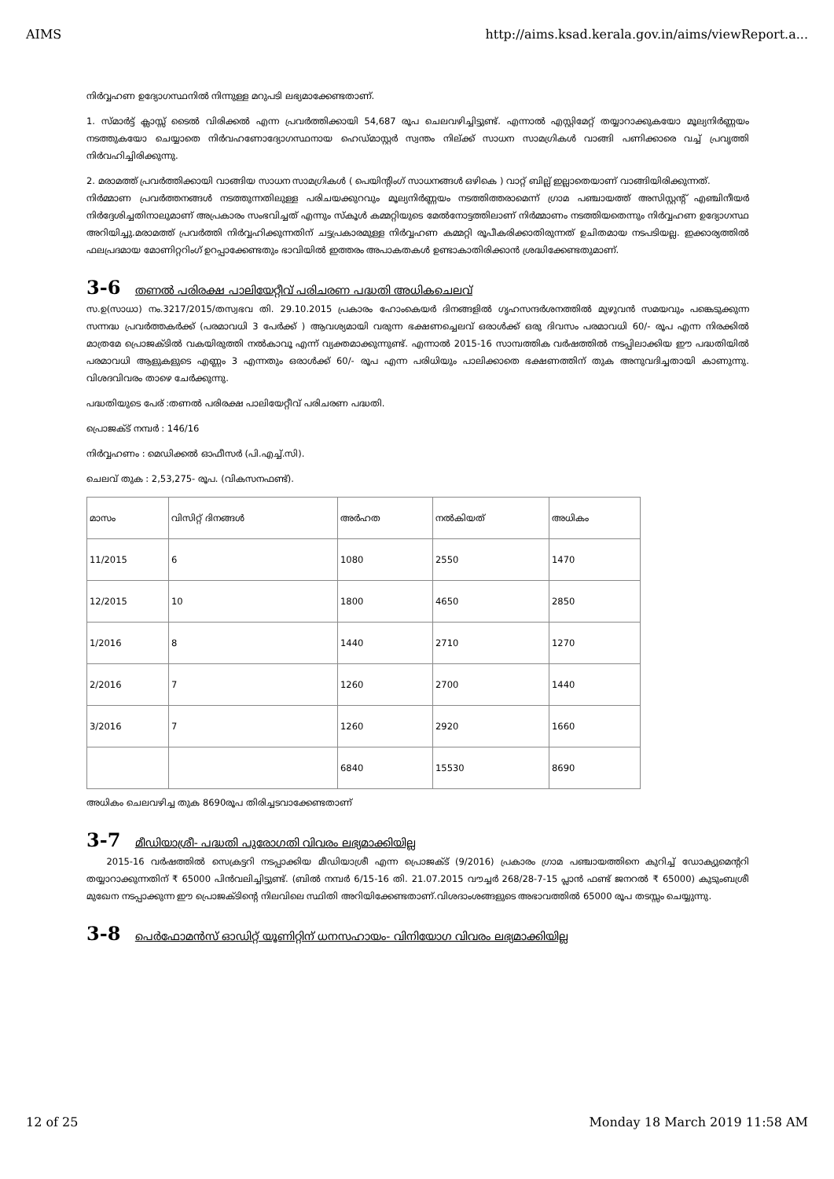AIMS http://aims.ksad.kerala.gov.in/aims/viewReport.a...
നിർവ്വഹണ ഉദ്യോഗസ്ഥനിൽ നിന്നുള്ള മറുപടി ലഭ്യമാക്കേണ്ടതാണ്.
1. സ്മാർട്ട് ക്ലാസ്സ് ടൈൽ വിരിക്കൽ എന്ന പ്രവർത്തിക്കായി 54,687 രൂപ ചെലവഴിച്ചിട്ടുണ്ട്. എന്നാൽ എസ്റ്റിമേറ്റ് തയ്യാറാക്കുകയോ മൂല്യനിർണ്ണയം നടത്തുകയോ ചെയ്യാതെ നിർവഹണോദ്യോഗസ്ഥനായ ഹെഡ്മാസ്റ്റർ സ്വന്തം നില്ക്ക് സാധന സാമഗ്രികൾ വാങ്ങി പണിക്കാരെ വച്ച് പ്രവൃത്തി നിർവഹിച്ചിരിക്കുന്നു.
2. മരാമത്ത് പ്രവർത്തിക്കായി വാങ്ങിയ സാധന സാമഗ്രികൾ ( പെയിന്റിംഗ് സാധനങ്ങൾ ഒഴികെ ) വാറ്റ് ബില്ല് ഇല്ലാതെയാണ് വാങ്ങിയിരിക്കുന്നത്.
നിർമ്മാണ പ്രവർത്തനങ്ങൾ നടത്തുന്നതിലുള്ള പരിചയക്കുറവും മൂല്യനിർണ്ണയം നടത്തിത്തരാമെന്ന് ഗ്രാമ പഞ്ചായത്ത് അസിസ്റ്റന്റ് എഞ്ചിനീയർ നിർദ്ദേശിച്ചതിനാലുമാണ് അപ്രകാരം സംഭവിച്ചത് എന്നും സ്കൂൾ കമ്മറ്റിയുടെ മേൽനോട്ടത്തിലാണ് നിർമ്മാണം നടത്തിയതെന്നും നിർവ്വഹണ ഉദ്യോഗസ്ഥ അറിയിച്ചു.മരാമത്ത് പ്രവർത്തി നിർവ്വഹിക്കുന്നതിന് ചട്ടപ്രകാരമുള്ള നിർവ്വഹണ കമ്മറ്റി രൂപീകരിക്കാതിരുന്നത് ഉചിതമായ നടപടിയല്ല. ഇക്കാര്യത്തിൽ ഫലപ്രദമായ മോണിറ്ററിംഗ് ഉറപ്പാക്കേണ്ടതും ഭാവിയിൽ ഇത്തരം അപാകതകൾ ഉണ്ടാകാതിരിക്കാൻ ശ്രദ്ധിക്കേണ്ടതുമാണ്.
3-6 തണൽ പരിരക്ഷ പാലിയേറ്റീവ് പരിചരണ പദ്ധതി അധികചെലവ്
സ.ഉ(സാധാ) നം.3217/2015/തസ്വഭവ തി. 29.10.2015 പ്രകാരം ഹോംകെയർ ദിനങ്ങളിൽ ഗൃഹസന്ദർശനത്തിൽ മുഴുവൻ സമയവും പങ്കെടുക്കുന്ന സന്നദ്ധ പ്രവർത്തകർക്ക് (പരമാവധി 3 പേർക്ക് ) ആവശ്യമായി വരുന്ന ഭക്ഷണച്ചെലവ് ഒരാൾക്ക് ഒരു ദിവസം പരമാവധി 60/- രൂപ എന്ന നിരക്കിൽ മാത്രമേ പ്രൊജക്ടിൽ വകയിരുത്തി നൽകാവൂ എന്ന് വ്യക്തമാക്കുന്നുണ്ട്. എന്നാൽ 2015-16 സാമ്പത്തിക വർഷത്തിൽ നടപ്പിലാക്കിയ ഈ പദ്ധതിയിൽ പരമാവധി ആളുകളുടെ എണ്ണം 3 എന്നതും ഒരാൾക്ക് 60/- രൂപ എന്ന പരിധിയും പാലിക്കാതെ ഭക്ഷണത്തിന് തുക അനുവദിച്ചതായി കാണുന്നു. വിശദവിവരം താഴെ ചേർക്കുന്നു.
പദ്ധതിയുടെ പേര് :തണൽ പരിരക്ഷ പാലിയേറ്റീവ് പരിചരണ പദ്ധതി.
പ്രൊജക്ട് നമ്പർ : 146/16
നിർവ്വഹണം : മെഡിക്കൽ ഓഫീസർ (പി.എച്ച്.സി).
ചെലവ് തുക : 2,53,275- രൂപ. (വികസനഫണ്ട്).
| മാസം | വിസിറ്റ് ദിനങ്ങൾ | അർഹത | നൽകിയത് | അധികം |
| 11/2015 | 6 | 1080 | 2550 | 1470 |
| 12/2015 | 10 | 1800 | 4650 | 2850 |
| 1/2016 | 8 | 1440 | 2710 | 1270 |
| 2/2016 | 7 | 1260 | 2700 | 1440 |
| 3/2016 | 7 | 1260 | 2920 | 1660 |
| | | 6840 | 15530 | 8690 |
അധികം ചെലവഴിച്ച തുക 8690രൂപ തിരിച്ചടവാക്കേണ്ടതാണ്
3-7 മീഡിയാശ്രീ- പദ്ധതി പുരോഗതി വിവരം ലഭ്യമാക്കിയില്ല
2015-16 വർഷത്തിൽ സെക്രട്ടറി നടപ്പാക്കിയ മീഡിയാശ്രീ എന്ന പ്രൊജക്ട് (9/2016) പ്രകാരം ഗ്രാമ പഞ്ചായത്തിനെ കുറിച്ച് ഡോക്യുമെന്ററി തയ്യാറാക്കുന്നതിന് ₹ 65000 പിൻവലിച്ചിട്ടുണ്ട്. (ബിൽ നമ്പർ 6/15-16 തി. 21.07.2015 വൗച്ചർ 268/28-7-15 പ്ലാൻ ഫണ്ട് ജനറൽ ₹ 65000) കുടുംബശ്രീ മുഖേന നടപ്പാക്കുന്ന ഈ പ്രൊജക്ടിന്റെ നിലവിലെ സ്ഥിതി അറിയിക്കേണ്ടതാണ്.വിശദാംശങ്ങളുടെ അഭാവത്തിൽ 65000 രൂപ തടസ്സം ചെയ്യുന്നു.
3-8 പെർഫോമൻസ് ഓഡിറ്റ് യൂണിറ്റിന് ധനസഹായം- വിനിയോഗ വിവരം ലഭ്യമാക്കിയില്ല
12 of 25 Monday 18 March 2019 11:58 AM